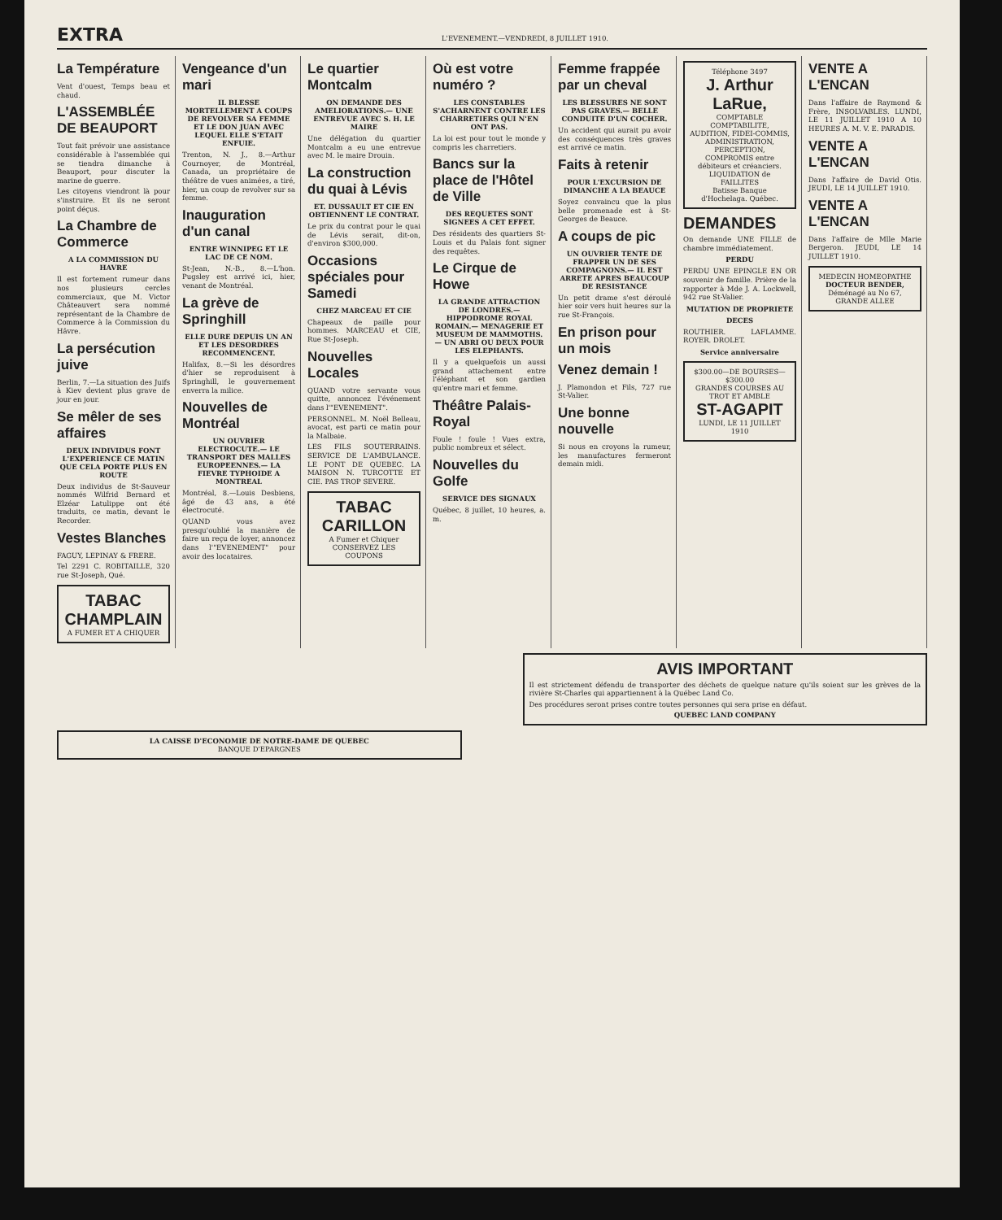EXTRA L'EVENEMENT.—VENDREDI, 8 JUILLET 1910.
La Température
Vent d'ouest, Temps beau et chaud.
L'ASSEMBLÉE DE BEAUPORT
Tout fait prévoir une assistance considérable à l'assemblée qui se tiendra dimanche à Beauport, pour discuter la marine de guerre.
Les citoyens viendront là pour s'instruire. Et ils ne seront point déçus.
La Chambre de Commerce
A LA COMMISSION DU HAVRE
Il est fortement rumeur dans nos plusieurs cercles commerciaux, que M. Victor Châteauvert sera nommé représentant de la Chambre de Commerce à la Commission du Hâvre.
La persécution juive
Berlin, 7.—La situation des Juifs à Kiev devient plus grave de jour en jour.
Se mêler de ses affaires
DEUX INDIVIDUS FONT L'EXPERIENCE CE MATIN QUE CELA PORTE PLUS EN ROUTE
Deux individus de St-Sauveur nommés Wilfrid Bernard et Elzéar Latulippe ont été traduits, ce matin, devant le Recorder.
Vestes Blanches
FAGUY, LEPINAY & FRERE.
Tel 2291 C. ROBITAILLE, 320 rue St-Joseph, Qué.
TABAC CHAMPLAIN
A FUMER ET A CHIQUER
Vengeance d'un mari
IL BLESSE MORTELLEMENT A COUPS DE REVOLVER SA FEMME ET LE DON JUAN AVEC LEQUEL ELLE S'ETAIT ENFUIE.
Trenton, N. J., 8.—Arthur Cournoyer, de Montréal, Canada, un propriétaire de théâtre de vues animées, a tiré, hier, un coup de revolver sur sa femme.
Inauguration d'un canal
ENTRE WINNIPEG ET LE LAC DE CE NOM.
St-Jean, N.-B., 8.—L'hon. Pugsley est arrivé ici, hier, venant de Montréal.
La grève de Springhill
ELLE DURE DEPUIS UN AN ET LES DESORDRES RECOMMENCENT.
Halifax, 8.—Si les désordres d'hier se reproduisent à Springhill, le gouvernement enverra la milice.
Nouvelles de Montréal
UN OUVRIER ELECTROCUTE.— LE TRANSPORT DES MALLES EUROPEENNES.— LA FIEVRE TYPHOIDE A MONTREAL
Montréal, 8.—Louis Desbiens, âgé de 43 ans, a été électrocuté.
QUAND vous avez presqu'oublié la manière de faire un reçu de loyer, annoncez dans l'"EVENEMENT" pour avoir des locataires.
Le quartier Montcalm
ON DEMANDE DES AMELIORATIONS.— UNE ENTREVUE AVEC S. H. LE MAIRE
Une délégation du quartier Montcalm a eu une entrevue avec M. le maire Drouin.
La construction du quai à Lévis
ET. DUSSAULT ET CIE EN OBTIENNENT LE CONTRAT.
Le prix du contrat pour le quai de Lévis serait, dit-on, d'environ $300,000.
Occasions spéciales pour Samedi
CHEZ MARCEAU ET CIE
Chapeaux de paille pour hommes. MARCEAU et CIE, Rue St-Joseph.
Nouvelles Locales
QUAND votre servante vous quitte, annoncez l'événement dans l'"EVENEMENT".
PERSONNEL. M. Noël Belleau, avocat, est parti ce matin pour la Malbaie.
LES FILS SOUTERRAINS. SERVICE DE L'AMBULANCE. LE PONT DE QUEBEC. LA MAISON N. TURCOTTE ET CIE. PAS TROP SEVERE.
TABAC CARILLON
A Fumer et Chiquer
CONSERVEZ LES COUPONS
Où est votre numéro ?
LES CONSTABLES S'ACHARNENT CONTRE LES CHARRETIERS QUI N'EN ONT PAS.
La loi est pour tout le monde y compris les charretiers.
Bancs sur la place de l'Hôtel de Ville
DES REQUETES SONT SIGNEES A CET EFFET.
Des résidents des quartiers St-Louis et du Palais font signer des requêtes.
Le Cirque de Howe
LA GRANDE ATTRACTION DE LONDRES.— HIPPODROME ROYAL ROMAIN.— MENAGERIE ET MUSEUM DE MAMMOTHS.— UN ABRI OU DEUX POUR LES ELEPHANTS.
Il y a quelquefois un aussi grand attachement entre l'éléphant et son gardien qu'entre mari et femme.
Théâtre Palais-Royal
Foule ! foule ! Vues extra, public nombreux et sélect.
Nouvelles du Golfe
SERVICE DES SIGNAUX
Québec, 8 juillet, 10 heures, a. m.
Femme frappée par un cheval
LES BLESSURES NE SONT PAS GRAVES.— BELLE CONDUITE D'UN COCHER.
Un accident qui aurait pu avoir des conséquences très graves est arrivé ce matin.
Faits à retenir
POUR L'EXCURSION DE DIMANCHE A LA BEAUCE
Soyez convaincu que la plus belle promenade est à St-Georges de Beauce.
A coups de pic
UN OUVRIER TENTE DE FRAPPER UN DE SES COMPAGNONS.— IL EST ARRETE APRES BEAUCOUP DE RESISTANCE
Un petit drame s'est déroulé hier soir vers huit heures sur la rue St-François.
En prison pour un mois
Venez demain !
J. Plamondon et Fils, 727 rue St-Valier.
Une bonne nouvelle
Si nous en croyons la rumeur, les manufactures fermeront demain midi.
Téléphone 3497
J. Arthur LaRue,
COMPTABLE
COMPTABILITE, AUDITION, FIDEI-COMMIS, ADMINISTRATION, PERCEPTION, COMPROMIS entre débiteurs et créanciers. LIQUIDATION de FAILLITES
Batisse Banque d'Hochelaga. Québec.
DEMANDES
On demande UNE FILLE de chambre immédiatement.
PERDU
PERDU UNE EPINGLE EN OR souvenir de famille. Prière de la rapporter à Mde J. A. Lockwell, 942 rue St-Valier.
MUTATION DE PROPRIETE
DECES
ROUTHIER. LAFLAMME. ROYER. DROLET.
Service anniversaire
$300.00—DE BOURSES—$300.00
GRANDES COURSES AU TROT ET AMBLE
ST-AGAPIT
LUNDI, LE 11 JUILLET 1910
VENTE A L'ENCAN
Dans l'affaire de Raymond & Frère, INSOLVABLES. LUNDI, LE 11 JUILLET 1910 A 10 HEURES A. M. V. E. PARADIS.
VENTE A L'ENCAN
Dans l'affaire de David Otis. JEUDI, LE 14 JUILLET 1910.
VENTE A L'ENCAN
Dans l'affaire de Mlle Marie Bergeron. JEUDI, LE 14 JUILLET 1910.
MEDECIN HOMEOPATHE
DOCTEUR BENDER,
Déménagé au No 67, GRANDE ALLEE
AVIS IMPORTANT
Il est strictement défendu de transporter des déchets de quelque nature qu'ils soient sur les grèves de la rivière St-Charles qui appartiennent à la Québec Land Co.
Des procédures seront prises contre toutes personnes qui sera prise en défaut.
QUEBEC LAND COMPANY
LA CAISSE D'ECONOMIE DE NOTRE-DAME DE QUEBEC
BANQUE D'EPARGNES